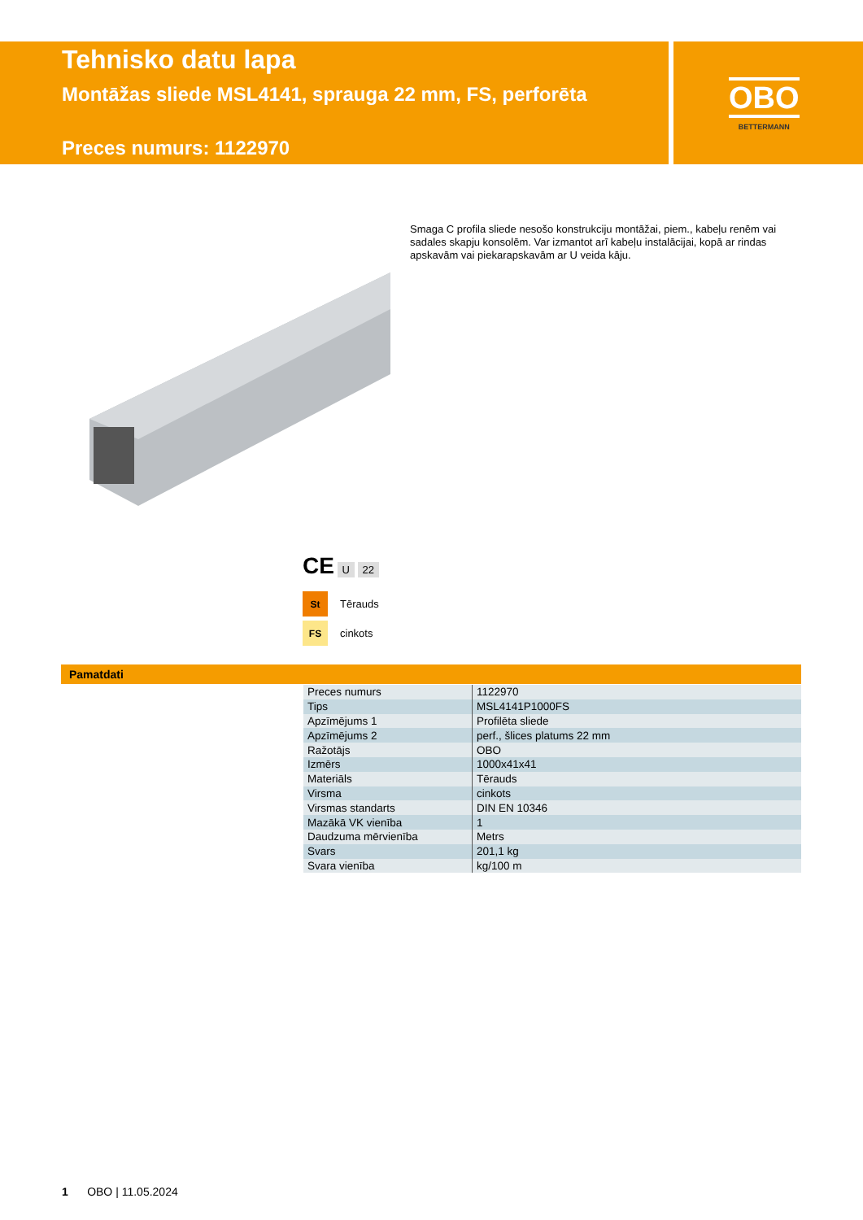Tehnisko datu lapa
Montāžas sliede MSL4141, sprauga 22 mm, FS, perforēta
Preces numurs: 1122970
OBO
BETTERMANN
Smaga C profila sliede nesošo konstrukciju montāžai, piem., kabeļu renēm vai sadales skapju konsolēm. Var izmantot arī kabeļu instalācijai, kopā ar rindas apskavām vai piekarapskavām ar U veida kāju.
CE U 22
St Tērauds
FS cinkots
Pamatdati
| Preces numurs | 1122970 |
| Tips | MSL4141P1000FS |
| Apzīmējums 1 | Profilēta sliede |
| Apzīmējums 2 | perf., šlices platums 22 mm |
| Ražotājs | OBO |
| Izmērs | 1000x41x41 |
| Materiāls | Tērauds |
| Virsma | cinkots |
| Virsmas standarts | DIN EN 10346 |
| Mazākā VK vienība | 1 |
| Daudzuma mērvienība | Metrs |
| Svars | 201,1 kg |
| Svara vienība | kg/100 m |
1 OBO | 11.05.2024